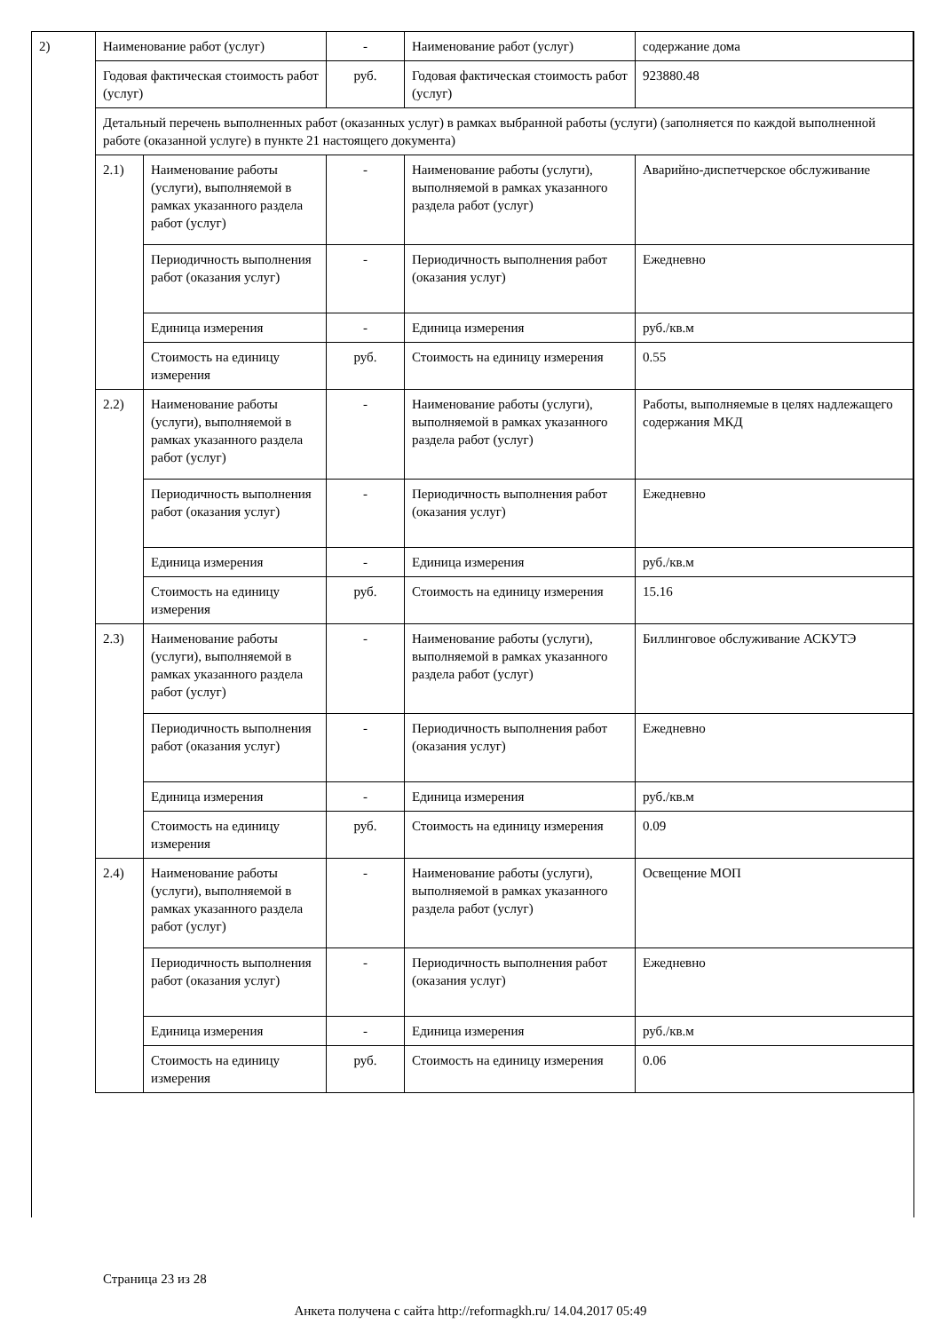| 2) | Наименование работ (услуг) | | - | Наименование работ (услуг) | содержание дома |
| | Годовая фактическая стоимость работ (услуг) | | руб. | Годовая фактическая стоимость работ (услуг) | 923880.48 |
| | Детальный перечень выполненных работ (оказанных услуг) в рамках выбранной работы (услуги) (заполняется по каждой выполненной работе (оказанной услуге) в пункте 21 настоящего документа) | | | | |
| | 2.1) | Наименование работы (услуги), выполняемой в рамках указанного раздела работ (услуг) | - | Наименование работы (услуги), выполняемой в рамках указанного раздела работ (услуг) | Аварийно-диспетчерское обслуживание |
| | | Периодичность выполнения работ (оказания услуг) | - | Периодичность выполнения работ (оказания услуг) | Ежедневно |
| | | Единица измерения | - | Единица измерения | руб./кв.м |
| | | Стоимость на единицу измерения | руб. | Стоимость на единицу измерения | 0.55 |
| | 2.2) | Наименование работы (услуги), выполняемой в рамках указанного раздела работ (услуг) | - | Наименование работы (услуги), выполняемой в рамках указанного раздела работ (услуг) | Работы, выполняемые в целях надлежащего содержания МКД |
| | | Периодичность выполнения работ (оказания услуг) | - | Периодичность выполнения работ (оказания услуг) | Ежедневно |
| | | Единица измерения | - | Единица измерения | руб./кв.м |
| | | Стоимость на единицу измерения | руб. | Стоимость на единицу измерения | 15.16 |
| | 2.3) | Наименование работы (услуги), выполняемой в рамках указанного раздела работ (услуг) | - | Наименование работы (услуги), выполняемой в рамках указанного раздела работ (услуг) | Биллинговое обслуживание АСКУТЭ |
| | | Периодичность выполнения работ (оказания услуг) | - | Периодичность выполнения работ (оказания услуг) | Ежедневно |
| | | Единица измерения | - | Единица измерения | руб./кв.м |
| | | Стоимость на единицу измерения | руб. | Стоимость на единицу измерения | 0.09 |
| | 2.4) | Наименование работы (услуги), выполняемой в рамках указанного раздела работ (услуг) | - | Наименование работы (услуги), выполняемой в рамках указанного раздела работ (услуг) | Освещение МОП |
| | | Периодичность выполнения работ (оказания услуг) | - | Периодичность выполнения работ (оказания услуг) | Ежедневно |
| | | Единица измерения | - | Единица измерения | руб./кв.м |
| | | Стоимость на единицу измерения | руб. | Стоимость на единицу измерения | 0.06 |
Страница 23 из 28
Анкета получена с сайта http://reformagkh.ru/ 14.04.2017 05:49